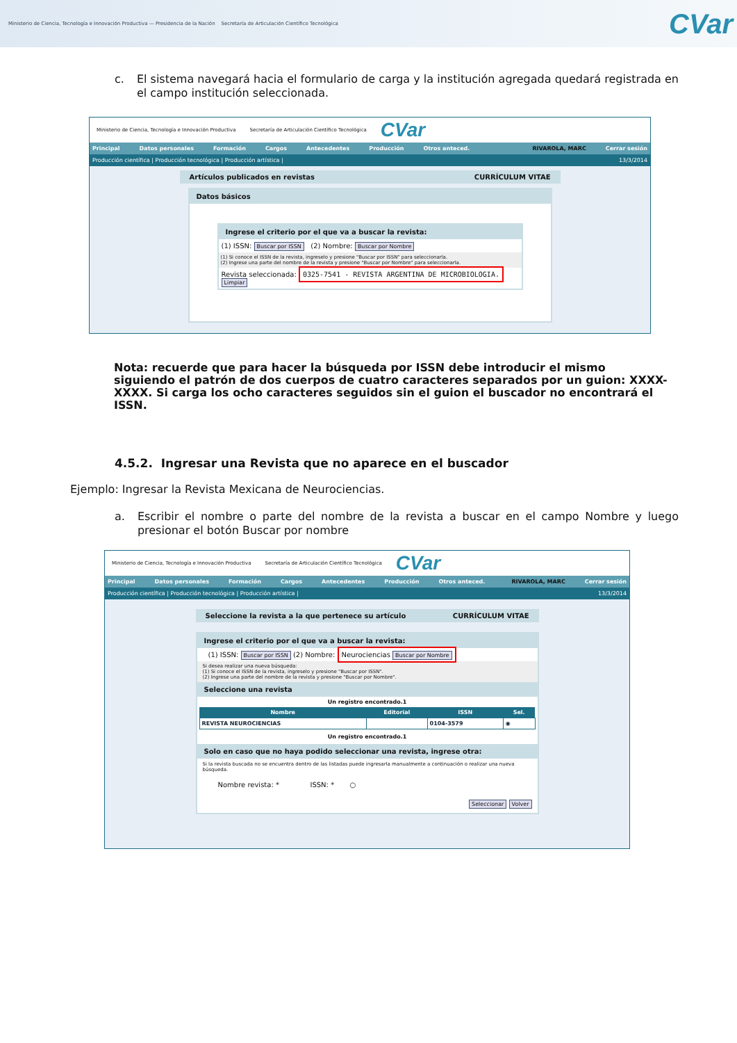Ministerio de Ciencia, Tecnología e Innovación Productiva — Presidencia de la Nación Secretaría de Articulación Científico Tecnológica
CVar
c. El sistema navegará hacia el formulario de carga y la institución agregada quedará registrada en el campo institución seleccionada.
Ministerio de Ciencia, Tecnología e Innovación Productiva Secretaría de Articulación Científico Tecnológica CVar
Principal Datos personales Formación Cargos Antecedentes Producción Otros anteced. RIVAROLA, MARC Cerrar sesión
Producción científica | Producción tecnológica | Producción artística | 13/3/2014
Artículos publicados en revistas CURRÍCULUM VITAE
Datos básicos
Ingrese el criterio por el que va a buscar la revista:
(1) ISSN: Buscar por ISSN (2) Nombre: Buscar por Nombre
(1) Si conoce el ISSN de la revista, ingreselo y presione "Buscar por ISSN" para seleccionarla.
(2) Ingrese una parte del nombre de la revista y presione "Buscar por Nombre" para seleccionarla.
Revista seleccionada: 0325-7541 - REVISTA ARGENTINA DE MICROBIOLOGIA. Limpiar
Nota: recuerde que para hacer la búsqueda por ISSN debe introducir el mismo siguiendo el patrón de dos cuerpos de cuatro caracteres separados por un guion: XXXX-XXXX. Si carga los ocho caracteres seguidos sin el guion el buscador no encontrará el ISSN.
4.5.2. Ingresar una Revista que no aparece en el buscador
Ejemplo: Ingresar la Revista Mexicana de Neurociencias.
a. Escribir el nombre o parte del nombre de la revista a buscar en el campo Nombre y luego presionar el botón Buscar por nombre
Ministerio de Ciencia, Tecnología e Innovación Productiva Secretaría de Articulación Científico Tecnológica CVar
Principal Datos personales Formación Cargos Antecedentes Producción Otros anteced. RIVAROLA, MARC Cerrar sesión
Producción científica | Producción tecnológica | Producción artística | 13/3/2014
Seleccione la revista a la que pertenece su artículo CURRÍCULUM VITAE
Ingrese el criterio por el que va a buscar la revista:
(1) ISSN: Buscar por ISSN (2) Nombre: Neurociencias Buscar por Nombre
Si desea realizar una nueva búsqueda:
(1) Si conoce el ISSN de la revista, ingreselo y presione "Buscar por ISSN".
(2) Ingrese una parte del nombre de la revista y presione "Buscar por Nombre".
Seleccione una revista
Un registro encontrado.1
| Nombre | Editorial | ISSN | Sel. |
| --- | --- | --- | --- |
| REVISTA NEUROCIENCIAS | | 0104-3579 | ◉ |
Un registro encontrado.1
Solo en caso que no haya podido seleccionar una revista, ingrese otra:
Si la revista buscada no se encuentra dentro de las listadas puede ingresarla manualmente a continuación o realizar una nueva búsqueda.
Nombre revista: * ISSN: * ○
Seleccionar Volver